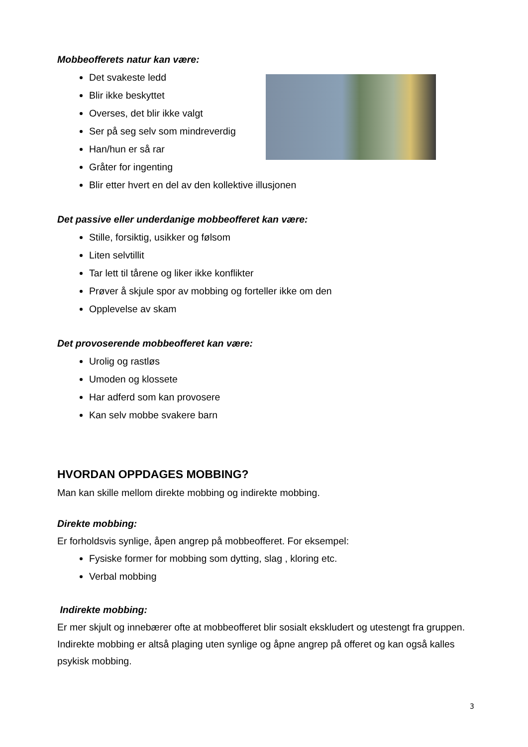Mobbeofferets natur kan være:
Det svakeste ledd
Blir ikke beskyttet
Overses, det blir ikke valgt
Ser på seg selv som mindreverdig
Han/hun er så rar
Gråter for ingenting
Blir etter hvert en del av den kollektive illusjonen
Det passive eller underdanige mobbeofferet kan være:
Stille, forsiktig, usikker og følsom
Liten selvtillit
Tar lett til tårene og liker ikke konflikter
Prøver å skjule spor av mobbing og forteller ikke om den
Opplevelse av skam
Det provoserende mobbeofferet kan være:
Urolig og rastløs
Umoden og klossete
Har adferd som kan provosere
Kan selv mobbe svakere barn
HVORDAN OPPDAGES MOBBING?
Man kan skille mellom direkte mobbing og indirekte mobbing.
Direkte mobbing:
Er forholdsvis synlige, åpen angrep på mobbeofferet. For eksempel:
Fysiske former for mobbing som dytting, slag , kloring etc.
Verbal mobbing
Indirekte mobbing:
Er mer skjult og innebærer ofte at mobbeofferet blir sosialt ekskludert og utestengt fra gruppen. Indirekte mobbing er altså plaging uten synlige og åpne angrep på offeret og kan også kalles psykisk mobbing.
3